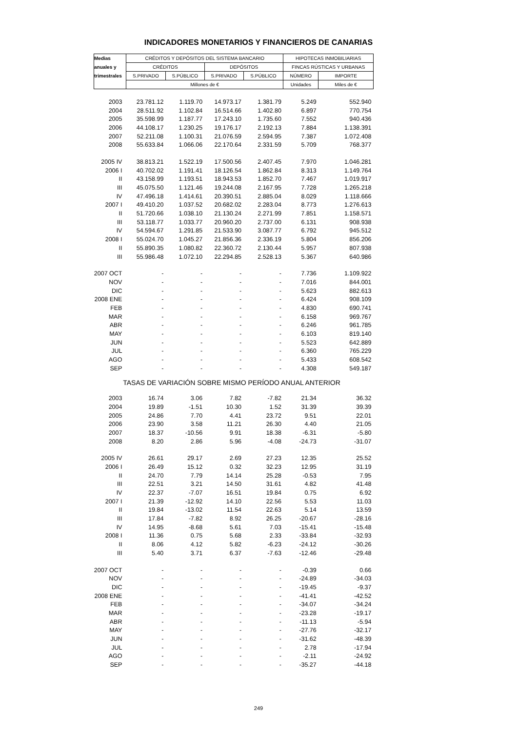INDICADORES MONETARIOS Y FINANCIEROS DE CANARIAS
| Medias | CRÉDITOS Y DEPÓSITOS DEL SISTEMA BANCARIO | | | | HIPOTECAS INMOBILIARIAS | |
| anuales y | CRÉDITOS | | DEPÓSITOS | | FINCAS RÚSTICAS Y URBANAS | |
| trimestrales | S.PRIVADO | S.PÚBLICO | S.PRIVADO | S.PÚBLICO | NÚMERO | IMPORTE |
| | Millones de € | | | | Unidades | Miles de € |
| 2003 | 23.781.12 | 1.119.70 | 14.973.17 | 1.381.79 | 5.249 | 552.940 |
| 2004 | 28.511.92 | 1.102.84 | 16.514.66 | 1.402.80 | 6.897 | 770.754 |
| 2005 | 35.598.99 | 1.187.77 | 17.243.10 | 1.735.60 | 7.552 | 940.436 |
| 2006 | 44.108.17 | 1.230.25 | 19.176.17 | 2.192.13 | 7.884 | 1.138.391 |
| 2007 | 52.211.08 | 1.100.31 | 21.076.59 | 2.594.95 | 7.387 | 1.072.408 |
| 2008 | 55.633.84 | 1.066.06 | 22.170.64 | 2.331.59 | 5.709 | 768.377 |
| 2005 IV | 38.813.21 | 1.522.19 | 17.500.56 | 2.407.45 | 7.970 | 1.046.281 |
| 2006 I | 40.702.02 | 1.191.41 | 18.126.54 | 1.862.84 | 8.313 | 1.149.764 |
| II | 43.158.99 | 1.193.51 | 18.943.53 | 1.852.70 | 7.467 | 1.019.917 |
| III | 45.075.50 | 1.121.46 | 19.244.08 | 2.167.95 | 7.728 | 1.265.218 |
| IV | 47.496.18 | 1.414.61 | 20.390.51 | 2.885.04 | 8.029 | 1.118.666 |
| 2007 I | 49.410.20 | 1.037.52 | 20.682.02 | 2.283.04 | 8.773 | 1.276.613 |
| II | 51.720.66 | 1.038.10 | 21.130.24 | 2.271.99 | 7.851 | 1.158.571 |
| III | 53.118.77 | 1.033.77 | 20.960.20 | 2.737.00 | 6.131 | 908.938 |
| IV | 54.594.67 | 1.291.85 | 21.533.90 | 3.087.77 | 6.792 | 945.512 |
| 2008 I | 55.024.70 | 1.045.27 | 21.856.36 | 2.336.19 | 5.804 | 856.206 |
| II | 55.890.35 | 1.080.82 | 22.360.72 | 2.130.44 | 5.957 | 807.938 |
| III | 55.986.48 | 1.072.10 | 22.294.85 | 2.528.13 | 5.367 | 640.986 |
| 2007 OCT | - | - | - | - | 7.736 | 1.109.922 |
| NOV | - | - | - | - | 7.016 | 844.001 |
| DIC | - | - | - | - | 5.623 | 882.613 |
| 2008 ENE | - | - | - | - | 6.424 | 908.109 |
| FEB | - | - | - | - | 4.830 | 690.741 |
| MAR | - | - | - | - | 6.158 | 969.767 |
| ABR | - | - | - | - | 6.246 | 961.785 |
| MAY | - | - | - | - | 6.103 | 819.140 |
| JUN | - | - | - | - | 5.523 | 642.889 |
| JUL | - | - | - | - | 6.360 | 765.229 |
| AGO | - | - | - | - | 5.433 | 608.542 |
| SEP | - | - | - | - | 4.308 | 549.187 |
| TASAS DE VARIACIÓN SOBRE MISMO PERÍODO ANUAL ANTERIOR | | | | | | |
| 2003 | 16.74 | 3.06 | 7.82 | -7.82 | 21.34 | 36.32 |
| 2004 | 19.89 | -1.51 | 10.30 | 1.52 | 31.39 | 39.39 |
| 2005 | 24.86 | 7.70 | 4.41 | 23.72 | 9.51 | 22.01 |
| 2006 | 23.90 | 3.58 | 11.21 | 26.30 | 4.40 | 21.05 |
| 2007 | 18.37 | -10.56 | 9.91 | 18.38 | -6.31 | -5.80 |
| 2008 | 8.20 | 2.86 | 5.96 | -4.08 | -24.73 | -31.07 |
| 2005 IV | 26.61 | 29.17 | 2.69 | 27.23 | 12.35 | 25.52 |
| 2006 I | 26.49 | 15.12 | 0.32 | 32.23 | 12.95 | 31.19 |
| II | 24.70 | 7.79 | 14.14 | 25.28 | -0.53 | 7.95 |
| III | 22.51 | 3.21 | 14.50 | 31.61 | 4.82 | 41.48 |
| IV | 22.37 | -7.07 | 16.51 | 19.84 | 0.75 | 6.92 |
| 2007 I | 21.39 | -12.92 | 14.10 | 22.56 | 5.53 | 11.03 |
| II | 19.84 | -13.02 | 11.54 | 22.63 | 5.14 | 13.59 |
| III | 17.84 | -7.82 | 8.92 | 26.25 | -20.67 | -28.16 |
| IV | 14.95 | -8.68 | 5.61 | 7.03 | -15.41 | -15.48 |
| 2008 I | 11.36 | 0.75 | 5.68 | 2.33 | -33.84 | -32.93 |
| II | 8.06 | 4.12 | 5.82 | -6.23 | -24.12 | -30.26 |
| III | 5.40 | 3.71 | 6.37 | -7.63 | -12.46 | -29.48 |
| 2007 OCT | - | - | - | - | -0.39 | 0.66 |
| NOV | - | - | - | - | -24.89 | -34.03 |
| DIC | - | - | - | - | -19.45 | -9.37 |
| 2008 ENE | - | - | - | - | -41.41 | -42.52 |
| FEB | - | - | - | - | -34.07 | -34.24 |
| MAR | - | - | - | - | -23.28 | -19.17 |
| ABR | - | - | - | - | -11.13 | -5.94 |
| MAY | - | - | - | - | -27.76 | -32.17 |
| JUN | - | - | - | - | -31.62 | -48.39 |
| JUL | - | - | - | - | 2.78 | -17.94 |
| AGO | - | - | - | - | -2.11 | -24.92 |
| SEP | - | - | - | - | -35.27 | -44.18 |
249